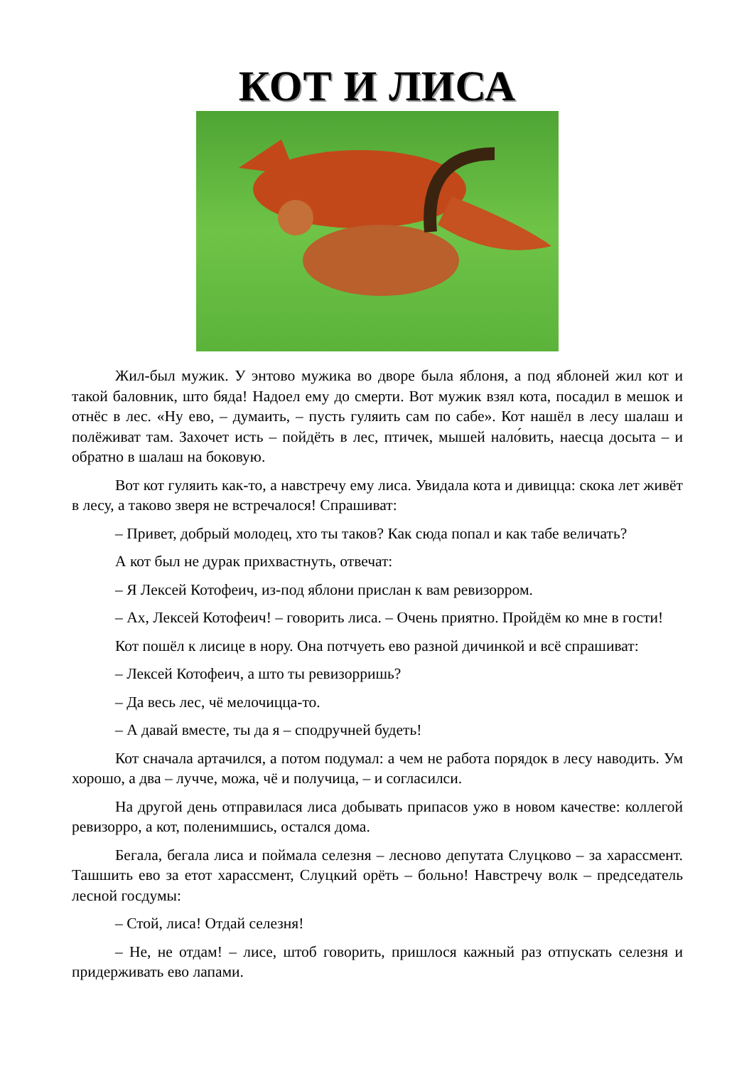КОТ И ЛИСА
Жил-был мужик. У энтово мужика во дворе была яблоня, а под яблоней жил кот и такой баловник, што бяда! Надоел ему до смерти. Вот мужик взял кота, посадил в мешок и отнёс в лес. «Ну ево, – думаить, – пусть гуляить сам по сабе». Кот нашёл в лесу шалаш и полёживат там. Захочет исть – пойдёть в лес, птичек, мышей нало́вить, наесца досыта – и обратно в шалаш на боковую.
Вот кот гуляить как-то, а навстречу ему лиса. Увидала кота и дивицца: скока лет живёт в лесу, а таково зверя не встречалося! Спрашиват:
– Привет, добрый молодец, хто ты таков? Как сюда попал и как табе величать?
А кот был не дурак прихвастнуть, отвечат:
– Я Лексей Котофеич, из-под яблони прислан к вам ревизорром.
– Ах, Лексей Котофеич! – говорить лиса. – Очень приятно. Пройдём ко мне в гости!
Кот пошёл к лисице в нору. Она потчуеть ево разной дичинкой и всё спрашиват:
– Лексей Котофеич, а што ты ревизорришь?
– Да весь лес, чё мелочицца-то.
– А давай вместе, ты да я – сподручней будеть!
Кот сначала артачился, а потом подумал: а чем не работа порядок в лесу наводить. Ум хорошо, а два – лучче, можа, чё и получица, – и согласилси.
На другой день отправилася лиса добывать припасов ужо в новом качестве: коллегой ревизорро, а кот, поленимшись, остался дома.
Бегала, бегала лиса и поймала селезня – лесново депутата Слуцково – за харассмент. Ташшить ево за етот харассмент, Слуцкий орёть – больно! Навстречу волк – председатель лесной госдумы:
– Стой, лиса! Отдай селезня!
– Не, не отдам! – лисе, штоб говорить, пришлося кажный раз отпускать селезня и придерживать ево лапами.